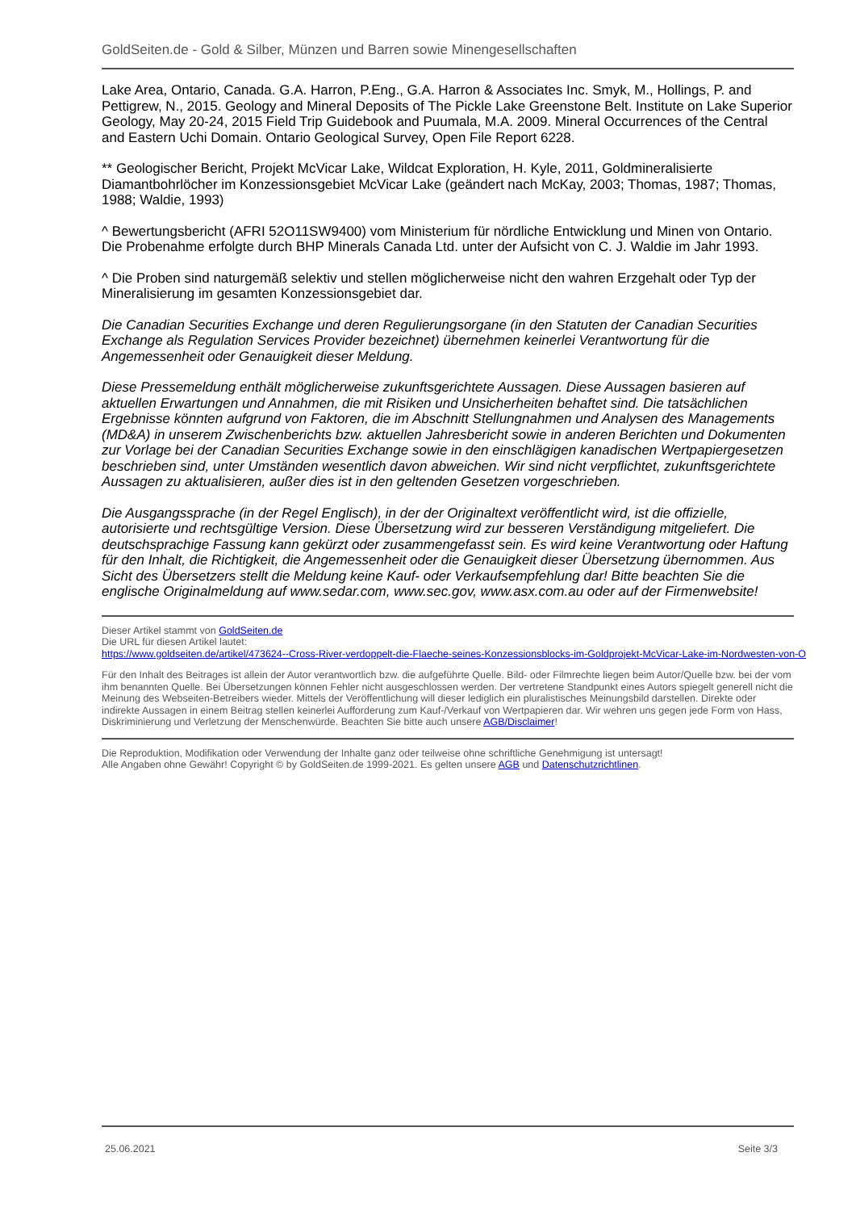GoldSeiten.de - Gold & Silber, Münzen und Barren sowie Minengesellschaften
Lake Area, Ontario, Canada. G.A. Harron, P.Eng., G.A. Harron & Associates Inc. Smyk, M., Hollings, P. and Pettigrew, N., 2015. Geology and Mineral Deposits of The Pickle Lake Greenstone Belt. Institute on Lake Superior Geology, May 20-24, 2015 Field Trip Guidebook and Puumala, M.A. 2009. Mineral Occurrences of the Central and Eastern Uchi Domain. Ontario Geological Survey, Open File Report 6228.
** Geologischer Bericht, Projekt McVicar Lake, Wildcat Exploration, H. Kyle, 2011, Goldmineralisierte Diamantbohrlöcher im Konzessionsgebiet McVicar Lake (geändert nach McKay, 2003; Thomas, 1987; Thomas, 1988; Waldie, 1993)
^ Bewertungsbericht (AFRI 52O11SW9400) vom Ministerium für nördliche Entwicklung und Minen von Ontario. Die Probenahme erfolgte durch BHP Minerals Canada Ltd. unter der Aufsicht von C. J. Waldie im Jahr 1993.
^ Die Proben sind naturgemäß selektiv und stellen möglicherweise nicht den wahren Erzgehalt oder Typ der Mineralisierung im gesamten Konzessionsgebiet dar.
Die Canadian Securities Exchange und deren Regulierungsorgane (in den Statuten der Canadian Securities Exchange als Regulation Services Provider bezeichnet) übernehmen keinerlei Verantwortung für die Angemessenheit oder Genauigkeit dieser Meldung.
Diese Pressemeldung enthält möglicherweise zukunftsgerichtete Aussagen. Diese Aussagen basieren auf aktuellen Erwartungen und Annahmen, die mit Risiken und Unsicherheiten behaftet sind. Die tatsächlichen Ergebnisse könnten aufgrund von Faktoren, die im Abschnitt Stellungnahmen und Analysen des Managements (MD&A) in unserem Zwischenberichts bzw. aktuellen Jahresbericht sowie in anderen Berichten und Dokumenten zur Vorlage bei der Canadian Securities Exchange sowie in den einschlägigen kanadischen Wertpapiergesetzen beschrieben sind, unter Umständen wesentlich davon abweichen. Wir sind nicht verpflichtet, zukunftsgerichtete Aussagen zu aktualisieren, außer dies ist in den geltenden Gesetzen vorgeschrieben.
Die Ausgangssprache (in der Regel Englisch), in der der Originaltext veröffentlicht wird, ist die offizielle, autorisierte und rechtsgültige Version. Diese Übersetzung wird zur besseren Verständigung mitgeliefert. Die deutschsprachige Fassung kann gekürzt oder zusammengefasst sein. Es wird keine Verantwortung oder Haftung für den Inhalt, die Richtigkeit, die Angemessenheit oder die Genauigkeit dieser Übersetzung übernommen. Aus Sicht des Übersetzers stellt die Meldung keine Kauf- oder Verkaufsempfehlung dar! Bitte beachten Sie die englische Originalmeldung auf www.sedar.com, www.sec.gov, www.asx.com.au oder auf der Firmenwebsite!
Dieser Artikel stammt von GoldSeiten.de
Die URL für diesen Artikel lautet:
https://www.goldseiten.de/artikel/473624--Cross-River-verdoppelt-die-Flaeche-seines-Konzessionsblocks-im-Goldprojekt-McVicar-Lake-im-Nordwesten-von-O
Für den Inhalt des Beitrages ist allein der Autor verantwortlich bzw. die aufgeführte Quelle. Bild- oder Filmrechte liegen beim Autor/Quelle bzw. bei der vom ihm benannten Quelle. Bei Übersetzungen können Fehler nicht ausgeschlossen werden. Der vertretene Standpunkt eines Autors spiegelt generell nicht die Meinung des Webseiten-Betreibers wieder. Mittels der Veröffentlichung will dieser lediglich ein pluralistisches Meinungsbild darstellen. Direkte oder indirekte Aussagen in einem Beitrag stellen keinerlei Aufforderung zum Kauf-/Verkauf von Wertpapieren dar. Wir wehren uns gegen jede Form von Hass, Diskriminierung und Verletzung der Menschenwürde. Beachten Sie bitte auch unsere AGB/Disclaimer!
Die Reproduktion, Modifikation oder Verwendung der Inhalte ganz oder teilweise ohne schriftliche Genehmigung ist untersagt!
Alle Angaben ohne Gewähr! Copyright © by GoldSeiten.de 1999-2021. Es gelten unsere AGB und Datenschutzrichtlinen.
25.06.2021 Seite 3/3